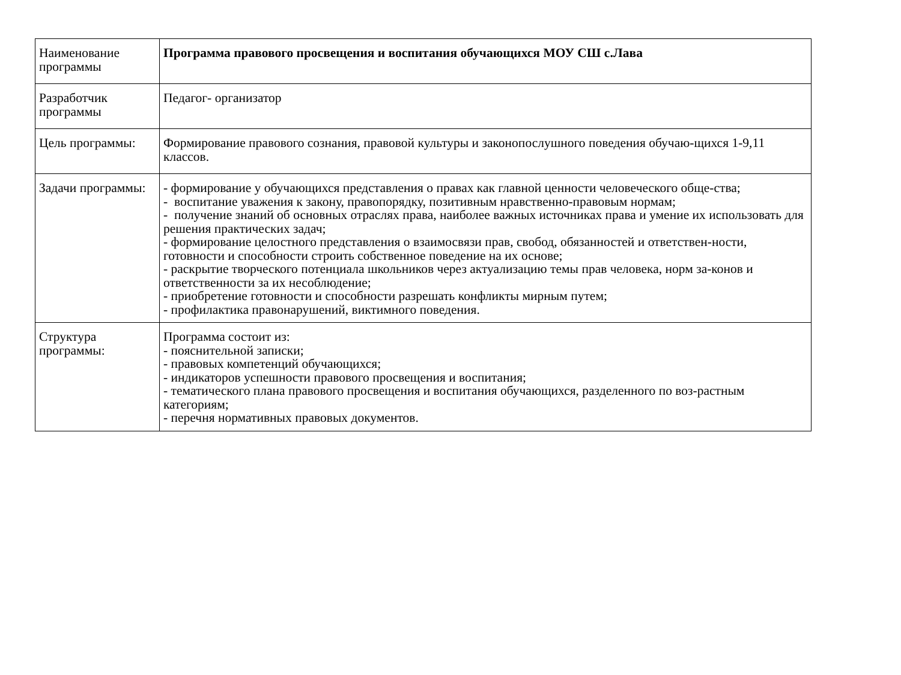| Наименование программы | Программа правового просвещения и воспитания обучающихся МОУ СШ с.Лава |
| Разработчик программы | Педагог- организатор |
| Цель программы: | Формирование правового сознания, правовой культуры и законопослушного поведения обучаю-щихся 1-9,11 классов. |
| Задачи программы: | - формирование у обучающихся представления о правах как главной ценности человеческого обще-ства; - воспитание уважения к закону, правопорядку, позитивным нравственно-правовым нормам; - получение знаний об основных отраслях права, наиболее важных источниках права и умение их использовать для решения практических задач; - формирование целостного представления о взаимосвязи прав, свобод, обязанностей и ответствен-ности, готовности и способности строить собственное поведение на их основе; - раскрытие творческого потенциала школьников через актуализацию темы прав человека, норм за-конов и ответственности за их несоблюдение; - приобретение готовности и способности разрешать конфликты мирным путем; - профилактика правонарушений, виктимного поведения. |
| Структура программы: | Программа состоит из: - пояснительной записки; - правовых компетенций обучающихся; - индикаторов успешности правового просвещения и воспитания; - тематического плана правового просвещения и воспитания обучающихся, разделенного по воз-растным категориям; - перечня нормативных правовых документов. |